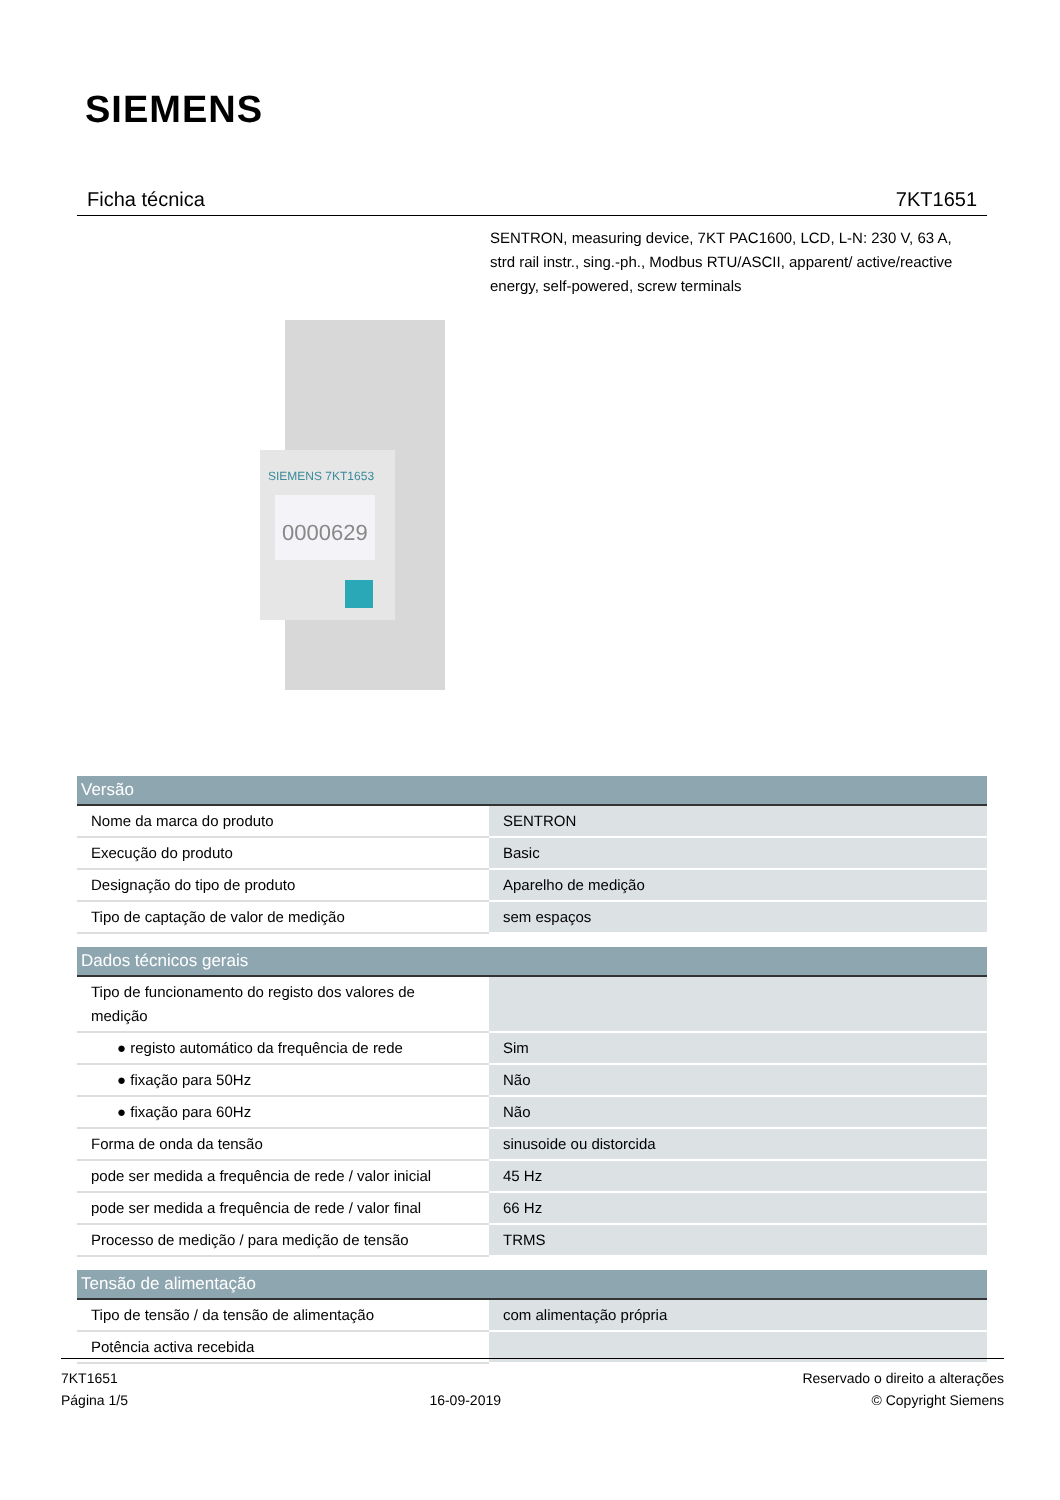SIEMENS
Ficha técnica 7KT1651
SENTRON, measuring device, 7KT PAC1600, LCD, L-N: 230 V, 63 A, strd rail instr., sing.-ph., Modbus RTU/ASCII, apparent/ active/reactive energy, self-powered, screw terminals
SIEMENS 7KT1653
0000629
| Versão | |
| --- | --- |
| Nome da marca do produto | SENTRON |
| Execução do produto | Basic |
| Designação do tipo de produto | Aparelho de medição |
| Tipo de captação de valor de medição | sem espaços |
| Dados técnicos gerais | |
| --- | --- |
| Tipo de funcionamento do registo dos valores de medição | |
| ● registo automático da frequência de rede | Sim |
| ● fixação para 50Hz | Não |
| ● fixação para 60Hz | Não |
| Forma de onda da tensão | sinusoide ou distorcida |
| pode ser medida a frequência de rede / valor inicial | 45 Hz |
| pode ser medida a frequência de rede / valor final | 66 Hz |
| Processo de medição / para medição de tensão | TRMS |
| Tensão de alimentação | |
| --- | --- |
| Tipo de tensão / da tensão de alimentação | com alimentação própria |
| Potência activa recebida | |
7KT1651
Página 1/5
16-09-2019
Reservado o direito a alterações
© Copyright Siemens